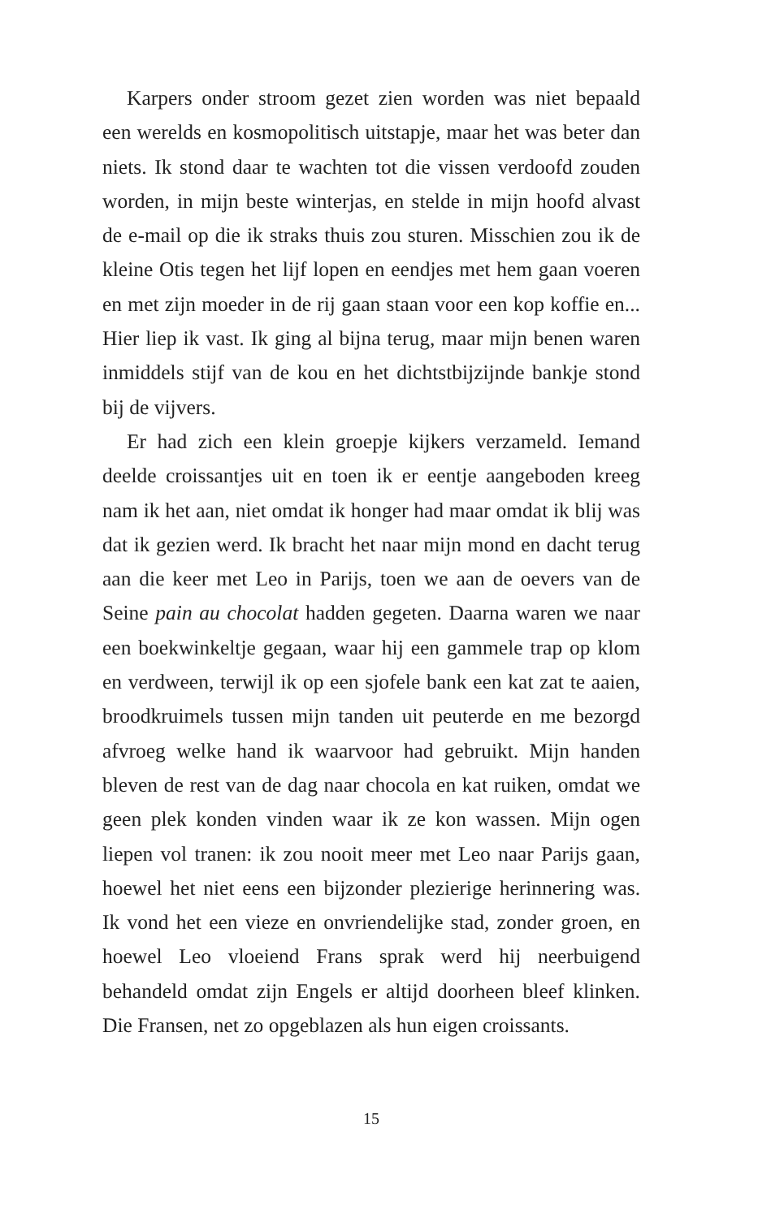Karpers onder stroom gezet zien worden was niet bepaald een werelds en kosmopolitisch uitstapje, maar het was beter dan niets. Ik stond daar te wachten tot die vissen verdoofd zouden worden, in mijn beste winterjas, en stelde in mijn hoofd alvast de e-mail op die ik straks thuis zou sturen. Mis­schien zou ik de kleine Otis tegen het lijf lopen en eendjes met hem gaan voeren en met zijn moeder in de rij gaan staan voor een kop koffie en... Hier liep ik vast. Ik ging al bijna te­rug, maar mijn benen waren inmiddels stijf van de kou en het dichtstbijzijnde bankje stond bij de vijvers.
Er had zich een klein groepje kijkers verzameld. Iemand deelde croissantjes uit en toen ik er eentje aangeboden kreeg nam ik het aan, niet omdat ik honger had maar omdat ik blij was dat ik gezien werd. Ik bracht het naar mijn mond en dacht terug aan die keer met Leo in Parijs, toen we aan de oevers van de Seine pain au chocolat hadden gegeten. Daarna waren we naar een boekwinkeltje gegaan, waar hij een gam­mele trap op klom en verdween, terwijl ik op een sjofele bank een kat zat te aaien, broodkruimels tussen mijn tanden uit peuterde en me bezorgd afvroeg welke hand ik waarvoor had gebruikt. Mijn handen bleven de rest van de dag naar chocola en kat ruiken, omdat we geen plek konden vinden waar ik ze kon wassen. Mijn ogen liepen vol tranen: ik zou nooit meer met Leo naar Parijs gaan, hoewel het niet eens een bijzon­der plezierige herinnering was. Ik vond het een vieze en on­vriendelijke stad, zonder groen, en hoewel Leo vloeiend Frans sprak werd hij neerbuigend behandeld omdat zijn Engels er altijd doorheen bleef klinken. Die Fransen, net zo opgeblazen als hun eigen croissants.
15